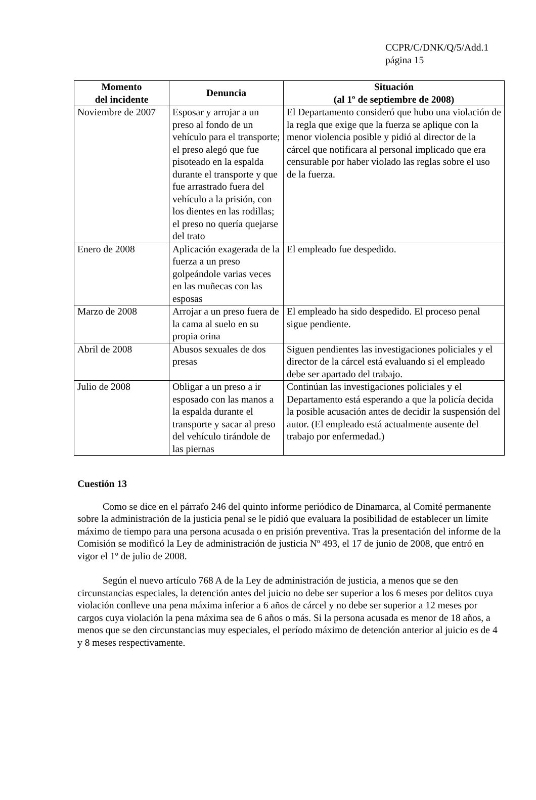CCPR/C/DNK/Q/5/Add.1
página 15
| Momento del incidente | Denuncia | Situación (al 1º de septiembre de 2008) |
| --- | --- | --- |
| Noviembre de 2007 | Esposar y arrojar a un preso al fondo de un vehículo para el transporte; el preso alegó que fue pisoteado en la espalda durante el transporte y que fue arrastrado fuera del vehículo a la prisión, con los dientes en las rodillas; el preso no quería quejarse del trato | El Departamento consideró que hubo una violación de la regla que exige que la fuerza se aplique con la menor violencia posible y pidió al director de la cárcel que notificara al personal implicado que era censurable por haber violado las reglas sobre el uso de la fuerza. |
| Enero de 2008 | Aplicación exagerada de la fuerza a un preso golpeándole varias veces en las muñecas con las esposas | El empleado fue despedido. |
| Marzo de 2008 | Arrojar a un preso fuera de la cama al suelo en su propia orina | El empleado ha sido despedido. El proceso penal sigue pendiente. |
| Abril de 2008 | Abusos sexuales de dos presas | Siguen pendientes las investigaciones policiales y el director de la cárcel está evaluando si el empleado debe ser apartado del trabajo. |
| Julio de 2008 | Obligar a un preso a ir esposado con las manos a la espalda durante el transporte y sacar al preso del vehículo tirándole de las piernas | Continúan las investigaciones policiales y el Departamento está esperando a que la policía decida la posible acusación antes de decidir la suspensión del autor. (El empleado está actualmente ausente del trabajo por enfermedad.) |
Cuestión 13
Como se dice en el párrafo 246 del quinto informe periódico de Dinamarca, al Comité permanente sobre la administración de la justicia penal se le pidió que evaluara la posibilidad de establecer un límite máximo de tiempo para una persona acusada o en prisión preventiva. Tras la presentación del informe de la Comisión se modificó la Ley de administración de justicia Nº 493, el 17 de junio de 2008, que entró en vigor el 1º de julio de 2008.
Según el nuevo artículo 768 A de la Ley de administración de justicia, a menos que se den circunstancias especiales, la detención antes del juicio no debe ser superior a los 6 meses por delitos cuya violación conlleve una pena máxima inferior a 6 años de cárcel y no debe ser superior a 12 meses por cargos cuya violación la pena máxima sea de 6 años o más. Si la persona acusada es menor de 18 años, a menos que se den circunstancias muy especiales, el período máximo de detención anterior al juicio es de 4 y 8 meses respectivamente.